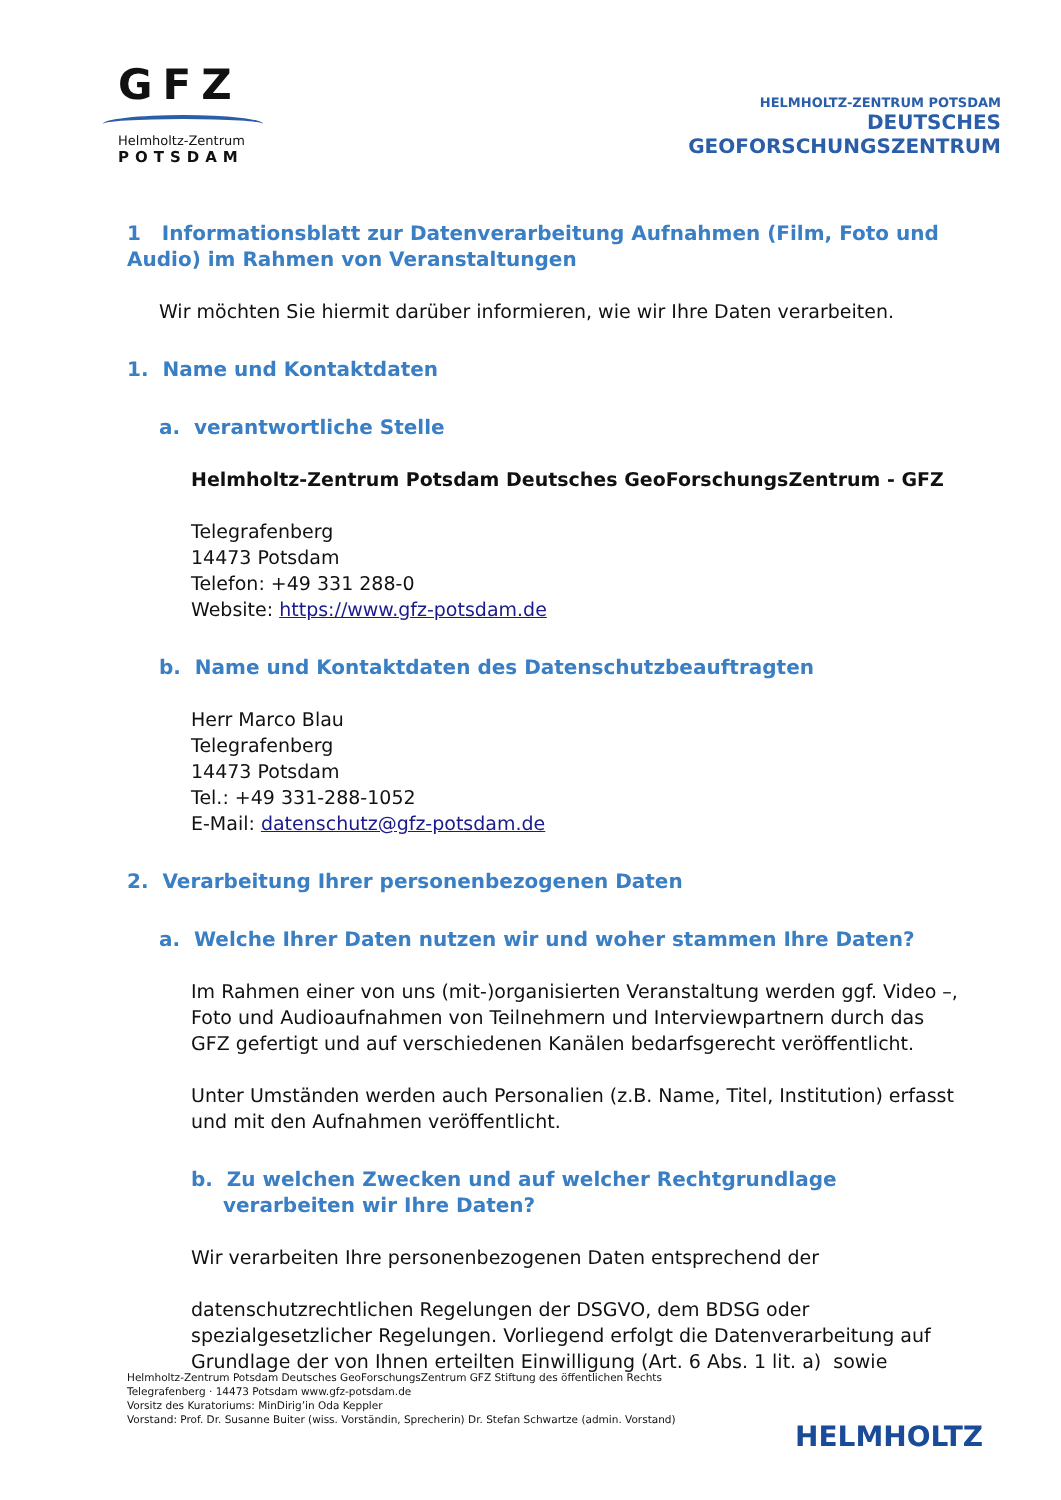GFZ
Helmholtz-Zentrum
POTSDAM
HELMHOLTZ-ZENTRUM POTSDAM
DEUTSCHES
GEOFORSCHUNGSZENTRUM
1 Informationsblatt zur Datenverarbeitung Aufnahmen (Film, Foto und Audio) im Rahmen von Veranstaltungen
Wir möchten Sie hiermit darüber informieren, wie wir Ihre Daten verarbeiten.
1. Name und Kontaktdaten
a. verantwortliche Stelle
Helmholtz-Zentrum Potsdam Deutsches GeoForschungsZentrum - GFZ
Telegrafenberg
14473 Potsdam
Telefon: +49 331 288-0
Website: https://www.gfz-potsdam.de
b. Name und Kontaktdaten des Datenschutzbeauftragten
Herr Marco Blau
Telegrafenberg
14473 Potsdam
Tel.: +49 331-288-1052
E-Mail: datenschutz@gfz-potsdam.de
2. Verarbeitung Ihrer personenbezogenen Daten
a. Welche Ihrer Daten nutzen wir und woher stammen Ihre Daten?
Im Rahmen einer von uns (mit-)organisierten Veranstaltung werden ggf. Video –, Foto und Audioaufnahmen von Teilnehmern und Interviewpartnern durch das GFZ gefertigt und auf verschiedenen Kanälen bedarfsgerecht veröffentlicht.
Unter Umständen werden auch Personalien (z.B. Name, Titel, Institution) erfasst und mit den Aufnahmen veröffentlicht.
b. Zu welchen Zwecken und auf welcher Rechtgrundlage verarbeiten wir Ihre Daten?
Wir verarbeiten Ihre personenbezogenen Daten entsprechend der
datenschutzrechtlichen Regelungen der DSGVO, dem BDSG oder spezialgesetzlicher Regelungen. Vorliegend erfolgt die Datenverarbeitung auf Grundlage der von Ihnen erteilten Einwilligung (Art. 6 Abs. 1 lit. a) sowie
Helmholtz-Zentrum Potsdam Deutsches GeoForschungsZentrum GFZ Stiftung des öffentlichen Rechts
Telegrafenberg · 14473 Potsdam www.gfz-potsdam.de
Vorsitz des Kuratoriums: MinDirig’in Oda Keppler
Vorstand: Prof. Dr. Susanne Buiter (wiss. Vorständin, Sprecherin) Dr. Stefan Schwartze (admin. Vorstand)
HELMHOLTZ